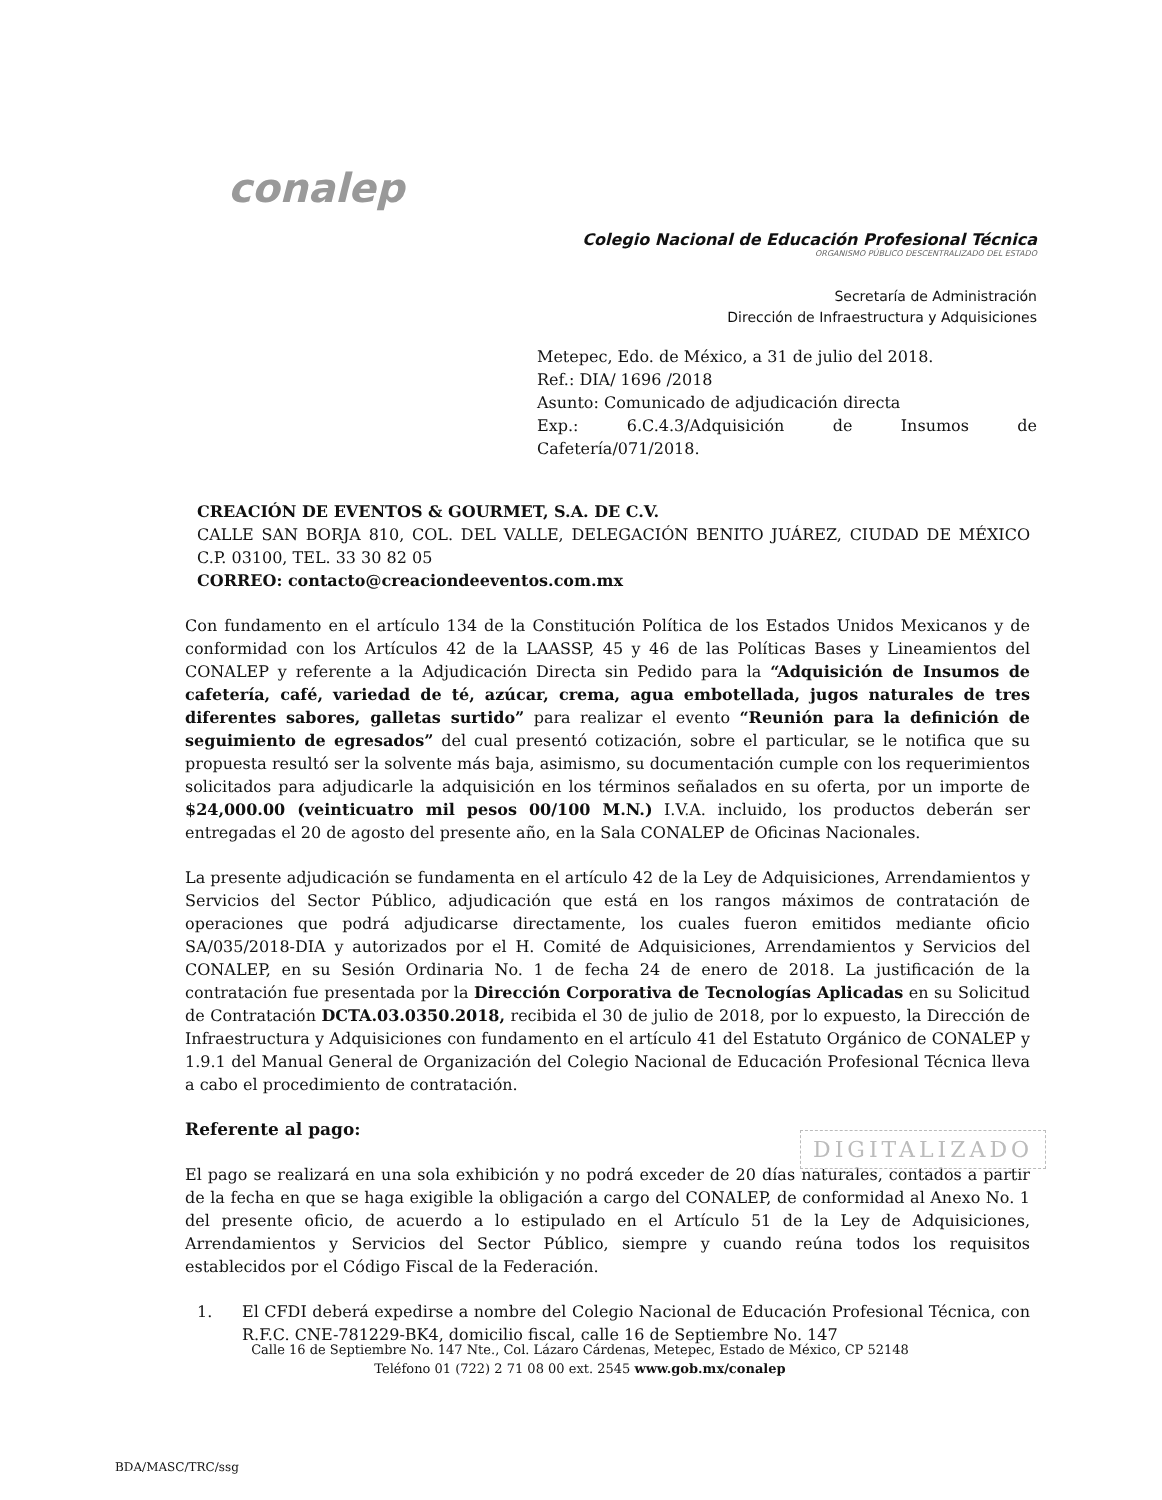conalep
Colegio Nacional de Educación Profesional Técnica
ORGANISMO PÚBLICO DESCENTRALIZADO DEL ESTADO
Secretaría de Administración
Dirección de Infraestructura y Adquisiciones
Metepec, Edo. de México, a 31 de julio del 2018.
Ref.: DIA/ 1696 /2018
Asunto: Comunicado de adjudicación directa
Exp.: 6.C.4.3/Adquisición de Insumos de
Cafetería/071/2018.
CREACIÓN DE EVENTOS & GOURMET, S.A. DE C.V.
CALLE SAN BORJA 810, COL. DEL VALLE, DELEGACIÓN BENITO JUÁREZ, CIUDAD DE MÉXICO C.P. 03100, TEL. 33 30 82 05
CORREO: contacto@creaciondeeventos.com.mx
Con fundamento en el artículo 134 de la Constitución Política de los Estados Unidos Mexicanos y de conformidad con los Artículos 42 de la LAASSP, 45 y 46 de las Políticas Bases y Lineamientos del CONALEP y referente a la Adjudicación Directa sin Pedido para la “Adquisición de Insumos de cafetería, café, variedad de té, azúcar, crema, agua embotellada, jugos naturales de tres diferentes sabores, galletas surtido” para realizar el evento “Reunión para la definición de seguimiento de egresados” del cual presentó cotización, sobre el particular, se le notifica que su propuesta resultó ser la solvente más baja, asimismo, su documentación cumple con los requerimientos solicitados para adjudicarle la adquisición en los términos señalados en su oferta, por un importe de $24,000.00 (veinticuatro mil pesos 00/100 M.N.) I.V.A. incluido, los productos deberán ser entregadas el 20 de agosto del presente año, en la Sala CONALEP de Oficinas Nacionales.
La presente adjudicación se fundamenta en el artículo 42 de la Ley de Adquisiciones, Arrendamientos y Servicios del Sector Público, adjudicación que está en los rangos máximos de contratación de operaciones que podrá adjudicarse directamente, los cuales fueron emitidos mediante oficio SA/035/2018-DIA y autorizados por el H. Comité de Adquisiciones, Arrendamientos y Servicios del CONALEP, en su Sesión Ordinaria No. 1 de fecha 24 de enero de 2018. La justificación de la contratación fue presentada por la Dirección Corporativa de Tecnologías Aplicadas en su Solicitud de Contratación DCTA.03.0350.2018, recibida el 30 de julio de 2018, por lo expuesto, la Dirección de Infraestructura y Adquisiciones con fundamento en el artículo 41 del Estatuto Orgánico de CONALEP y 1.9.1 del Manual General de Organización del Colegio Nacional de Educación Profesional Técnica lleva a cabo el procedimiento de contratación.
Referente al pago:
El pago se realizará en una sola exhibición y no podrá exceder de 20 días naturales, contados a partir de la fecha en que se haga exigible la obligación a cargo del CONALEP, de conformidad al Anexo No. 1 del presente oficio, de acuerdo a lo estipulado en el Artículo 51 de la Ley de Adquisiciones, Arrendamientos y Servicios del Sector Público, siempre y cuando reúna todos los requisitos establecidos por el Código Fiscal de la Federación.
1. El CFDI deberá expedirse a nombre del Colegio Nacional de Educación Profesional Técnica, con R.F.C. CNE-781229-BK4, domicilio fiscal, calle 16 de Septiembre No. 147
DIGITALIZADO
Calle 16 de Septiembre No. 147 Nte., Col. Lázaro Cárdenas, Metepec, Estado de México, CP 52148
Teléfono 01 (722) 2 71 08 00 ext. 2545 www.gob.mx/conalep
BDA/MASC/TRC/ssg